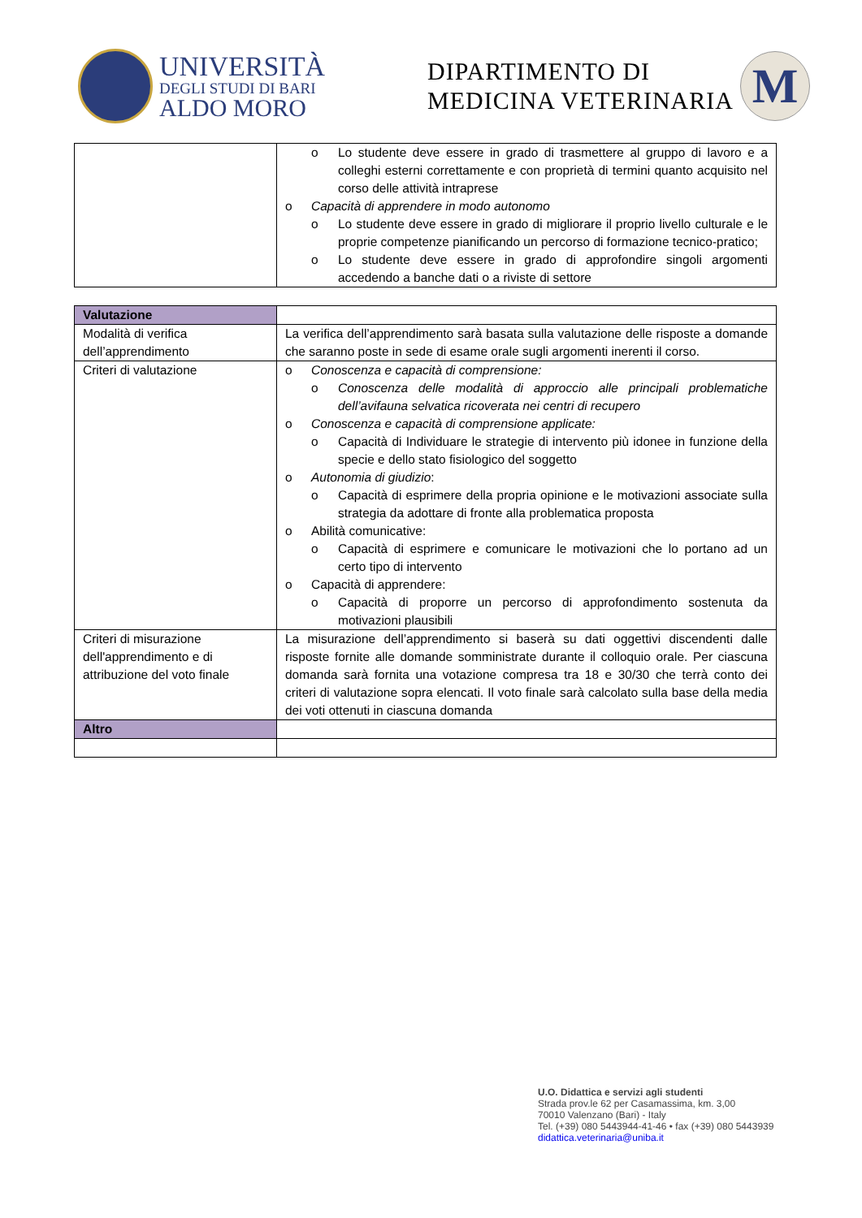UNIVERSITÀ
DEGLI STUDI DI BARI
ALDO MORO
DIPARTIMENTO DI
MEDICINA VETERINARIA
M
| | o Lo studente deve essere in grado di trasmettere al gruppo di lavoro e a colleghi esterni correttamente e con proprietà di termini quanto acquisito nel corso delle attività intraprese o Capacità di apprendere in modo autonomo o Lo studente deve essere in grado di migliorare il proprio livello culturale e le proprie competenze pianificando un percorso di formazione tecnico-pratico; o Lo studente deve essere in grado di approfondire singoli argomenti accedendo a banche dati o a riviste di settore |
| Valutazione | |
| Modalità di verifica dell’apprendimento | La verifica dell’apprendimento sarà basata sulla valutazione delle risposte a domande che saranno poste in sede di esame orale sugli argomenti inerenti il corso. |
| Criteri di valutazione | o Conoscenza e capacità di comprensione: o Conoscenza delle modalità di approccio alle principali problematiche dell’avifauna selvatica ricoverata nei centri di recupero o Conoscenza e capacità di comprensione applicate: o Capacità di Individuare le strategie di intervento più idonee in funzione della specie e dello stato fisiologico del soggetto o Autonomia di giudizio : o Capacità di esprimere della propria opinione e le motivazioni associate sulla strategia da adottare di fronte alla problematica proposta o Abilità comunicative: o Capacità di esprimere e comunicare le motivazioni che lo portano ad un certo tipo di intervento o Capacità di apprendere: o Capacità di proporre un percorso di approfondimento sostenuta da motivazioni plausibili |
| Criteri di misurazione dell'apprendimento e di attribuzione del voto finale | La misurazione dell’apprendimento si baserà su dati oggettivi discendenti dalle risposte fornite alle domande somministrate durante il colloquio orale. Per ciascuna domanda sarà fornita una votazione compresa tra 18 e 30/30 che terrà conto dei criteri di valutazione sopra elencati. Il voto finale sarà calcolato sulla base della media dei voti ottenuti in ciascuna domanda |
| Altro | |
U.O. Didattica e servizi agli studenti
Strada prov.le 62 per Casamassima, km. 3,00
70010 Valenzano (Bari) - Italy
Tel. (+39) 080 5443944-41-46 • fax (+39) 080 5443939
didattica.veterinaria@uniba.it